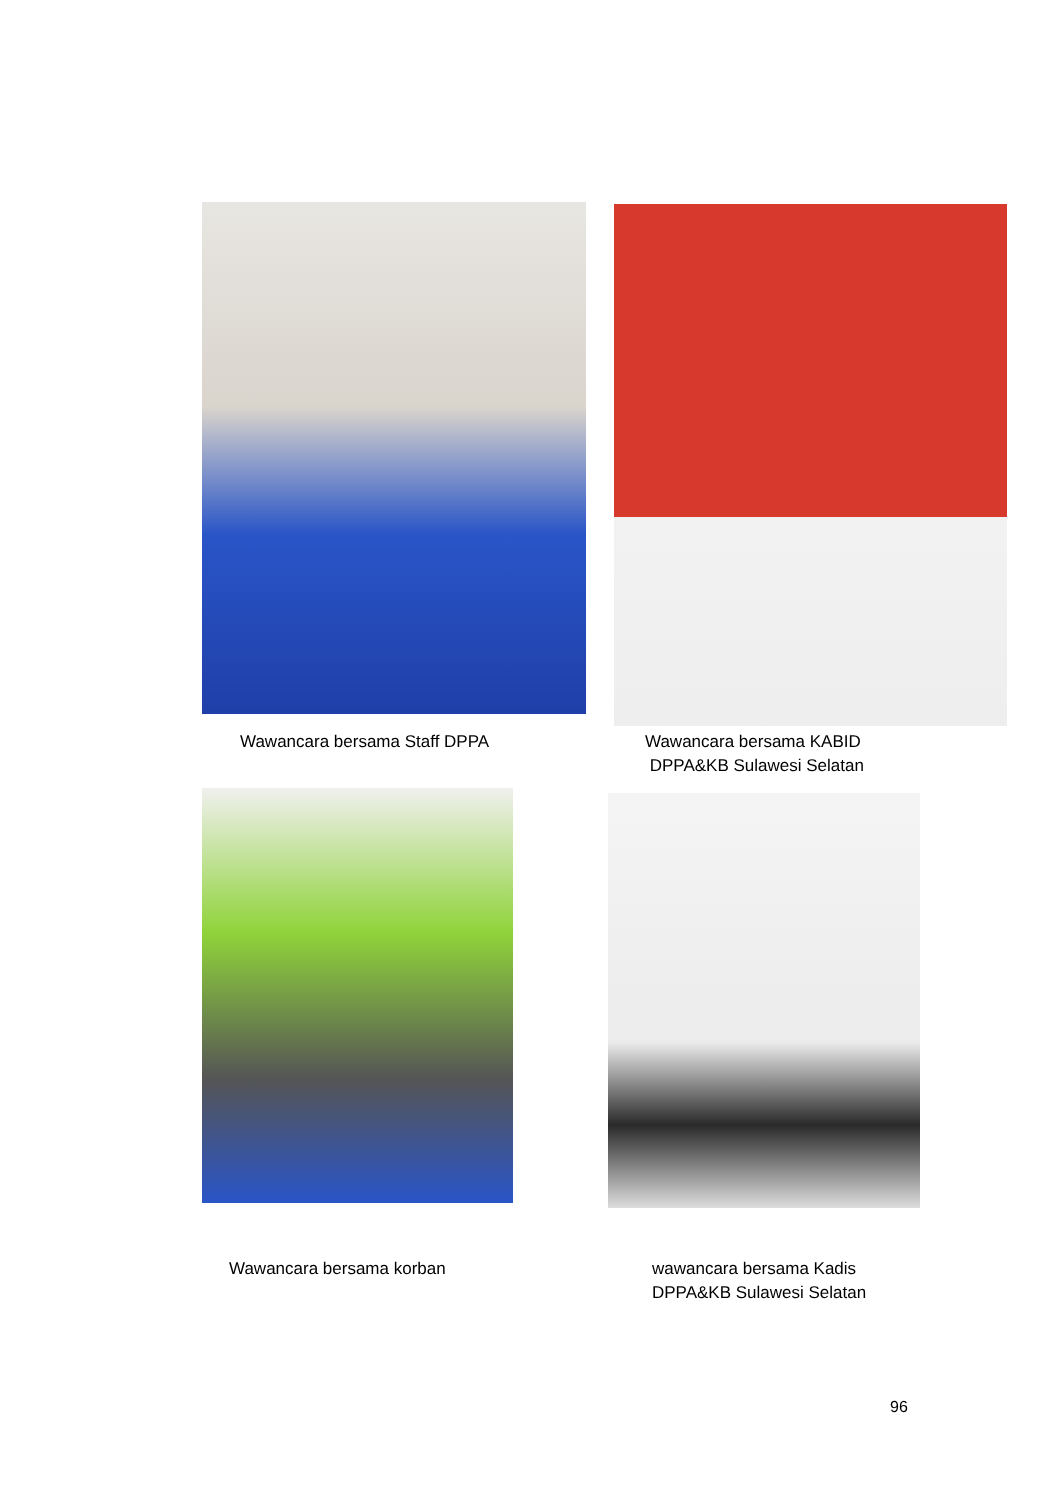Wawancara bersama Staff DPPA
Wawancara bersama KABID
DPPA&KB Sulawesi Selatan
Wawancara bersama korban
wawancara bersama Kadis
DPPA&KB Sulawesi Selatan
96